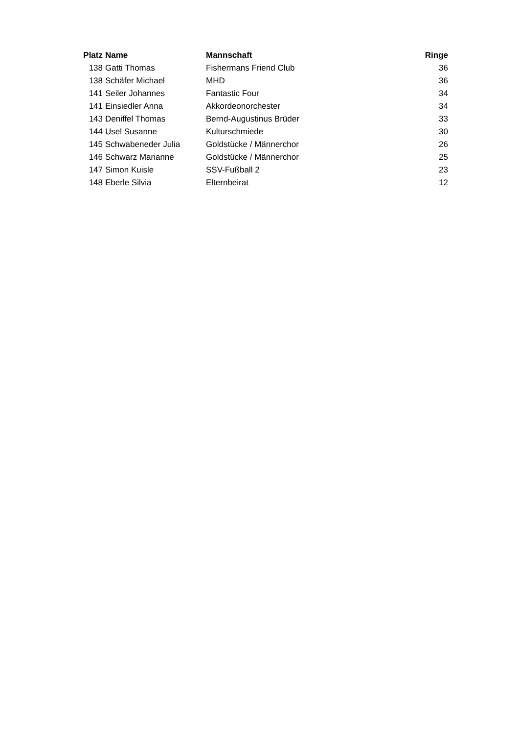| Platz | Name | Mannschaft | Ringe |
| --- | --- | --- | --- |
| 138 | Gatti Thomas | Fishermans Friend Club | 36 |
| 138 | Schäfer Michael | MHD | 36 |
| 141 | Seiler Johannes | Fantastic Four | 34 |
| 141 | Einsiedler Anna | Akkordeonorchester | 34 |
| 143 | Deniffel Thomas | Bernd-Augustinus Brüder | 33 |
| 144 | Usel Susanne | Kulturschmiede | 30 |
| 145 | Schwabeneder Julia | Goldstücke / Männerchor | 26 |
| 146 | Schwarz Marianne | Goldstücke / Männerchor | 25 |
| 147 | Simon Kuisle | SSV-Fußball 2 | 23 |
| 148 | Eberle Silvia | Elternbeirat | 12 |